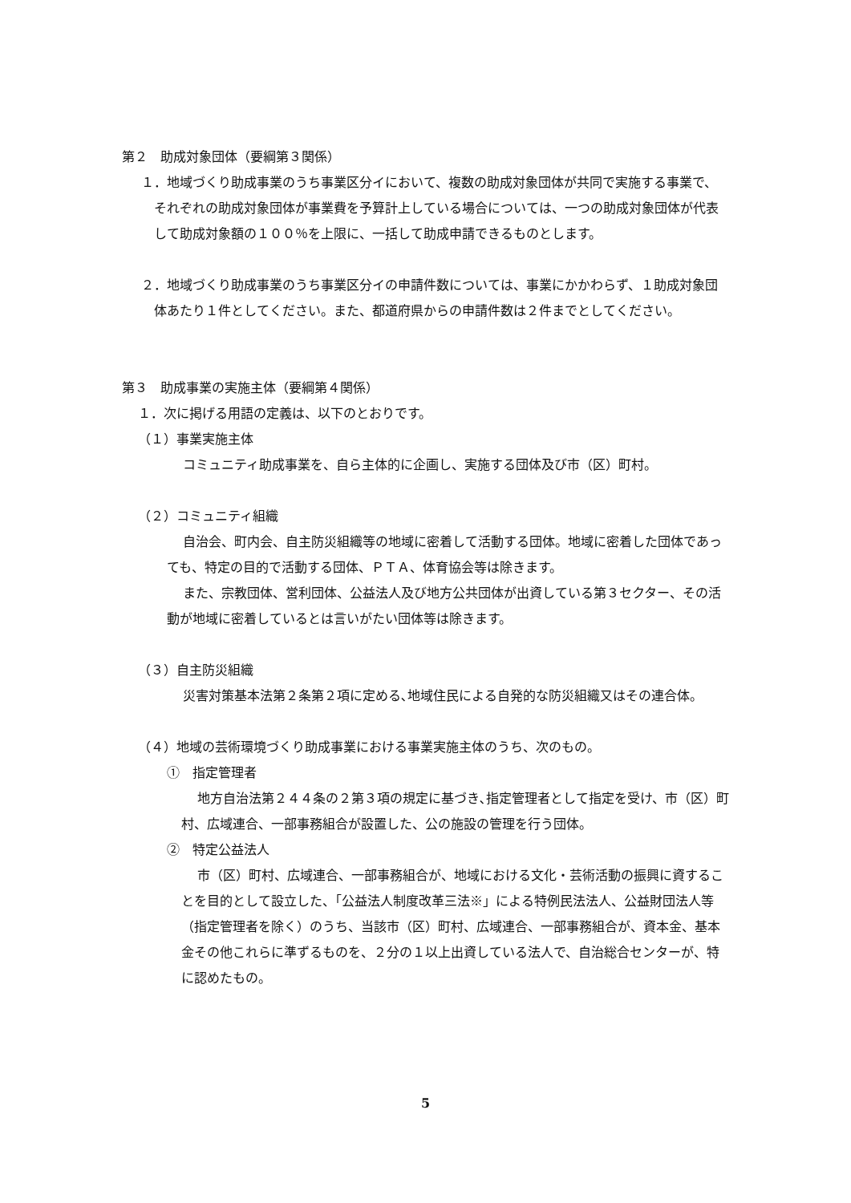第２　助成対象団体（要綱第３関係）
１．地域づくり助成事業のうち事業区分イにおいて、複数の助成対象団体が共同で実施する事業で、それぞれの助成対象団体が事業費を予算計上している場合については、一つの助成対象団体が代表して助成対象額の１００％を上限に、一括して助成申請できるものとします。
２．地域づくり助成事業のうち事業区分イの申請件数については、事業にかかわらず、１助成対象団体あたり１件としてください。また、都道府県からの申請件数は２件までとしてください。
第３　助成事業の実施主体（要綱第４関係）
１．次に掲げる用語の定義は、以下のとおりです。
（１）事業実施主体
コミュニティ助成事業を、自ら主体的に企画し、実施する団体及び市（区）町村。
（２）コミュニティ組織
自治会、町内会、自主防災組織等の地域に密着して活動する団体。地域に密着した団体であっても、特定の目的で活動する団体、ＰＴＡ、体育協会等は除きます。
また、宗教団体、営利団体、公益法人及び地方公共団体が出資している第３セクター、その活動が地域に密着しているとは言いがたい団体等は除きます。
（３）自主防災組織
災害対策基本法第２条第２項に定める､地域住民による自発的な防災組織又はその連合体。
（４）地域の芸術環境づくり助成事業における事業実施主体のうち、次のもの。
①　指定管理者
地方自治法第２４４条の２第３項の規定に基づき､指定管理者として指定を受け、市（区）町村、広域連合、一部事務組合が設置した、公の施設の管理を行う団体。
②　特定公益法人
市（区）町村、広域連合、一部事務組合が、地域における文化・芸術活動の振興に資することを目的として設立した、「公益法人制度改革三法※」による特例民法法人、公益財団法人等（指定管理者を除く）のうち、当該市（区）町村、広域連合、一部事務組合が、資本金、基本金その他これらに準ずるものを、２分の１以上出資している法人で、自治総合センターが、特に認めたもの。
5